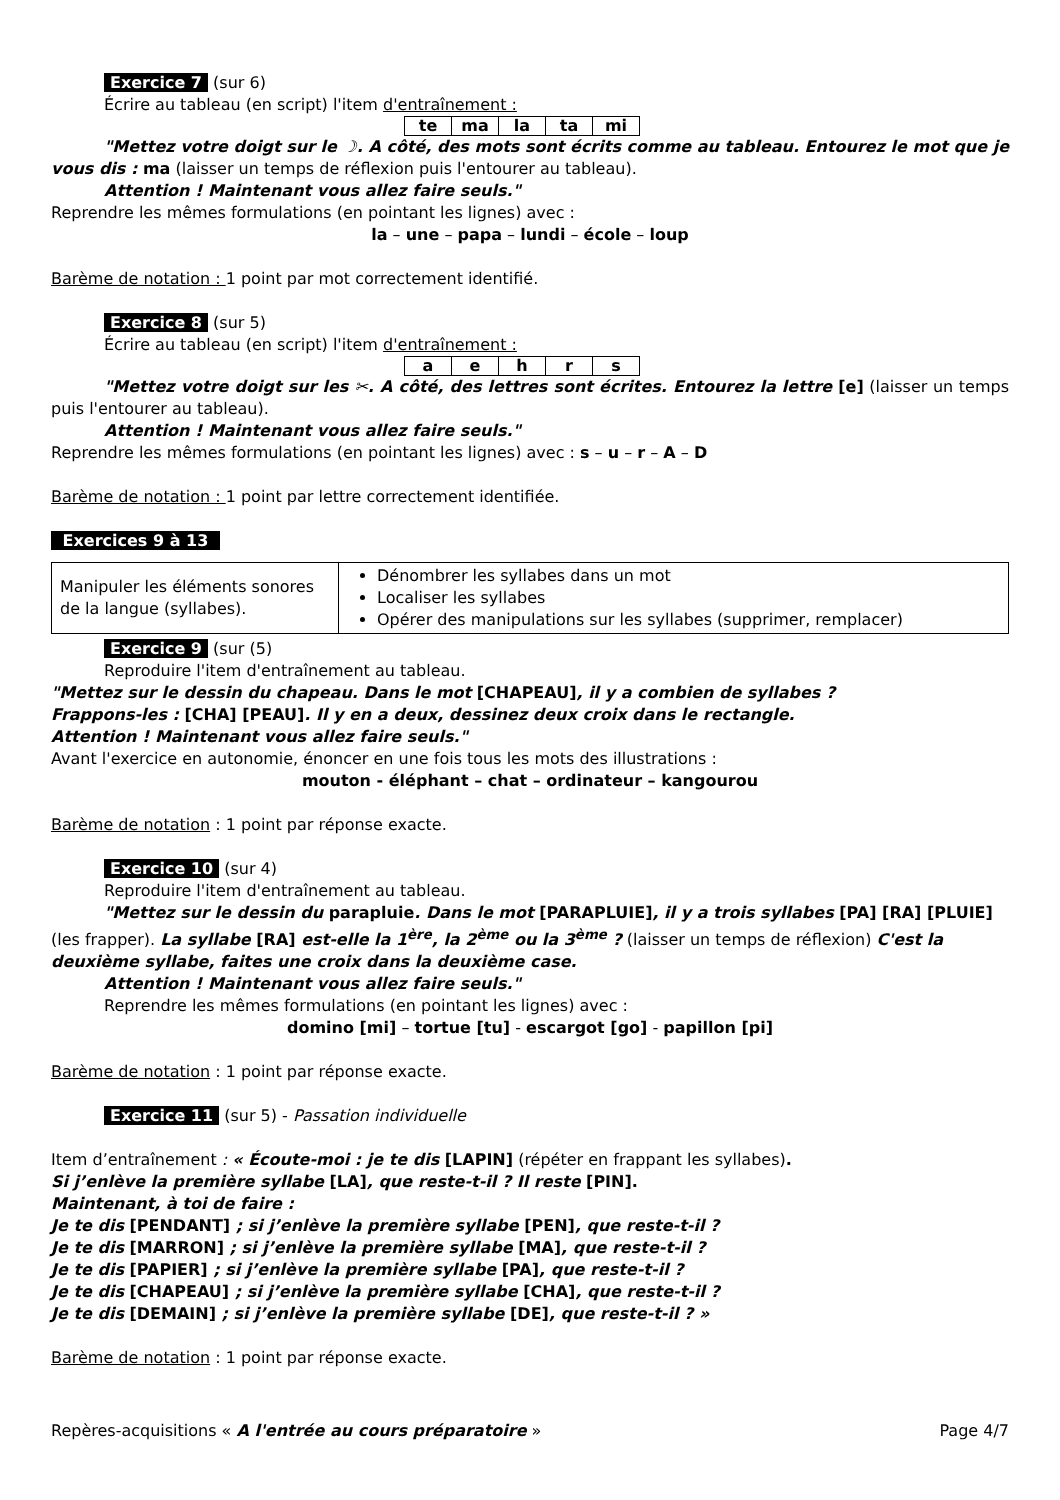Exercice 7 (sur 6)
Écrire au tableau (en script) l'item d'entraînement :
| te | ma | la | ta | mi |
"Mettez votre doigt sur le ☽. A côté, des mots sont écrits comme au tableau. Entourez le mot que je vous dis : ma (laisser un temps de réflexion puis l'entourer au tableau).
Attention ! Maintenant vous allez faire seuls."
Reprendre les mêmes formulations (en pointant les lignes) avec :
la – une – papa – lundi – école – loup
Barème de notation : 1 point par mot correctement identifié.
Exercice 8 (sur 5)
Écrire au tableau (en script) l'item d'entraînement :
| a | e | h | r | s |
"Mettez votre doigt sur les ✂. A côté, des lettres sont écrites. Entourez la lettre [e] (laisser un temps puis l'entourer au tableau).
Attention ! Maintenant vous allez faire seuls."
Reprendre les mêmes formulations (en pointant les lignes) avec : s – u – r – A – D
Barème de notation : 1 point par lettre correctement identifiée.
Exercices 9 à 13
| Manipuler les éléments sonores de la langue (syllabes). | Dénombrer les syllabes dans un mot Localiser les syllabes Opérer des manipulations sur les syllabes (supprimer, remplacer) |
Exercice 9 (sur (5)
Reproduire l'item d'entraînement au tableau.
"Mettez sur le dessin du chapeau. Dans le mot [CHAPEAU], il y a combien de syllabes ?
Frappons-les : [CHA] [PEAU]. Il y en a deux, dessinez deux croix dans le rectangle.
Attention ! Maintenant vous allez faire seuls."
Avant l'exercice en autonomie, énoncer en une fois tous les mots des illustrations :
mouton - éléphant – chat – ordinateur – kangourou
Barème de notation : 1 point par réponse exacte.
Exercice 10 (sur 4)
Reproduire l'item d'entraînement au tableau.
"Mettez sur le dessin du parapluie. Dans le mot [PARAPLUIE], il y a trois syllabes [PA] [RA] [PLUIE] (les frapper). La syllabe [RA] est-elle la 1<sup>ère</sup>, la 2<sup>ème</sup> ou la 3<sup>ème</sup> ? (laisser un temps de réflexion) C'est la deuxième syllabe, faites une croix dans la deuxième case.
Attention ! Maintenant vous allez faire seuls."
Reprendre les mêmes formulations (en pointant les lignes) avec :
domino [mi] – tortue [tu] - escargot [go] - papillon [pi]
Barème de notation : 1 point par réponse exacte.
Exercice 11 (sur 5) - Passation individuelle
Item d’entraînement : « Écoute-moi : je te dis [LAPIN] (répéter en frappant les syllabes).
Si j’enlève la première syllabe [LA], que reste-t-il ? Il reste [PIN].
Maintenant, à toi de faire :
Je te dis [PENDANT] ; si j’enlève la première syllabe [PEN], que reste-t-il ?
Je te dis [MARRON] ; si j’enlève la première syllabe [MA], que reste-t-il ?
Je te dis [PAPIER] ; si j’enlève la première syllabe [PA], que reste-t-il ?
Je te dis [CHAPEAU] ; si j’enlève la première syllabe [CHA], que reste-t-il ?
Je te dis [DEMAIN] ; si j’enlève la première syllabe [DE], que reste-t-il ? »
Barème de notation : 1 point par réponse exacte.
Repères-acquisitions « A l'entrée au cours préparatoire » Page 4/7